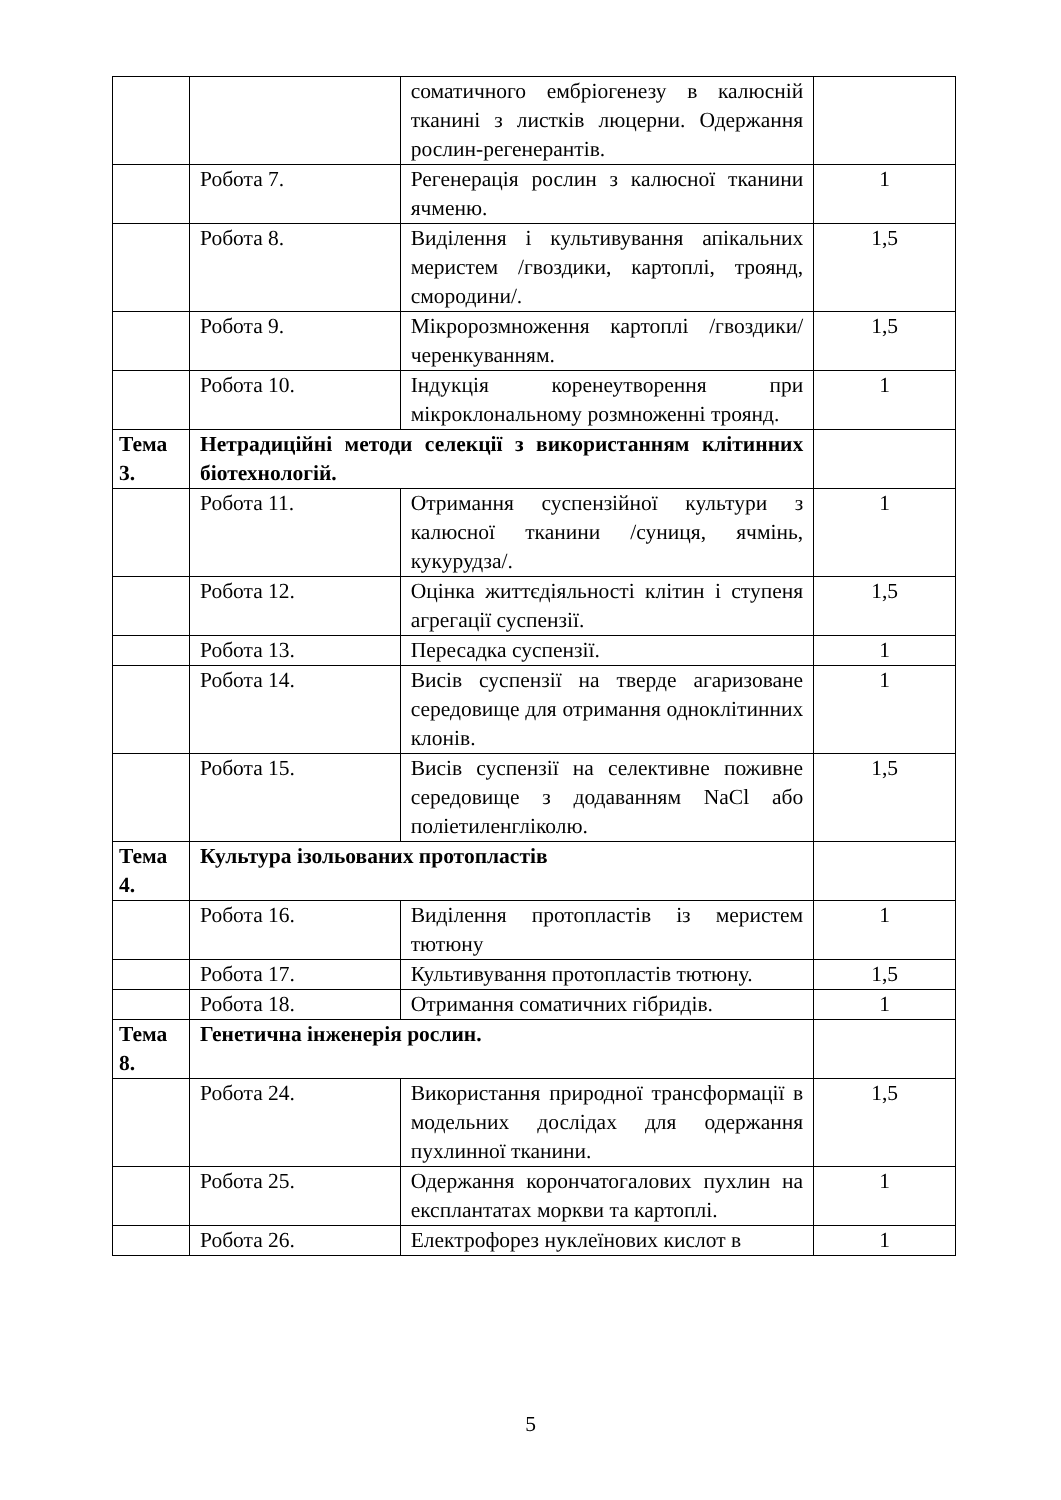| | | соматичного ембріогенезу в калюсній тканині з листків люцерни. Одержання рослин-регенерантів. | |
| | Робота 7. | Регенерація рослин з калюсної тканини ячменю. | 1 |
| | Робота 8. | Виділення і культивування апікальних меристем /гвоздики, картоплі, троянд, смородини/. | 1,5 |
| | Робота 9. | Мікророзмноження картоплі /гвоздики/ черенкуванням. | 1,5 |
| | Робота 10. | Індукція коренеутворення при мікроклональному розмноженні троянд. | 1 |
| Тема 3. | Нетрадиційні методи селекції з використанням клітинних біотехнологій. | | |
| | Робота 11. | Отримання суспензійної культури з калюсної тканини /суниця, ячмінь, кукурудза/. | 1 |
| | Робота 12. | Оцінка життєдіяльності клітин і ступеня агрегації суспензії. | 1,5 |
| | Робота 13. | Пересадка суспензії. | 1 |
| | Робота 14. | Висів суспензії на тверде агаризоване середовище для отримання одноклітинних клонів. | 1 |
| | Робота 15. | Висів суспензії на селективне поживне середовище з додаванням NaCl або поліетиленгліколю. | 1,5 |
| Тема 4. | Культура ізольованих протопластів | | |
| | Робота 16. | Виділення протопластів із меристем тютюну | 1 |
| | Робота 17. | Культивування протопластів тютюну. | 1,5 |
| | Робота 18. | Отримання соматичних гібридів. | 1 |
| Тема 8. | Генетична інженерія рослин. | | |
| | Робота 24. | Використання природної трансформації в модельних дослідах для одержання пухлинної тканини. | 1,5 |
| | Робота 25. | Одержання корончатогалових пухлин на експлантатах моркви та картоплі. | 1 |
| | Робота 26. | Електрофорез нуклеїнових кислот в | 1 |
5